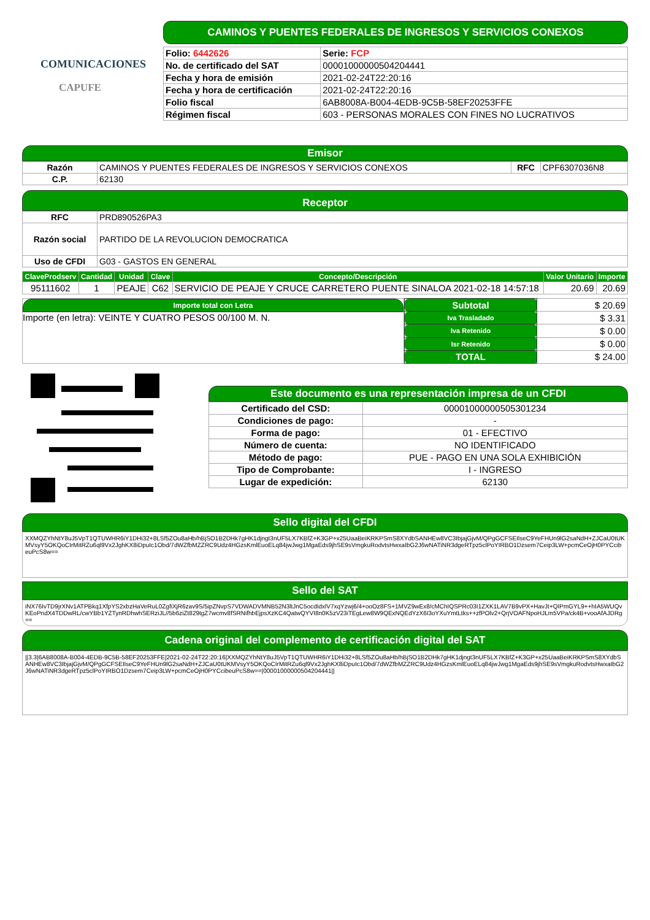COMUNICACIONES
CAPUFE
CAMINOS Y PUENTES FEDERALES DE INGRESOS Y SERVICIOS CONEXOS
| Folio: 6442626 | Serie: FCP |
| No. de certificado del SAT | 00001000000504204441 |
| Fecha y hora de emisión | 2021-02-24T22:20:16 |
| Fecha y hora de certificación | 2021-02-24T22:20:16 |
| Folio fiscal | 6AB8008A-B004-4EDB-9C5B-58EF20253FFE |
| Régimen fiscal | 603 - PERSONAS MORALES CON FINES NO LUCRATIVOS |
Emisor
| Razón | CAMINOS Y PUENTES FEDERALES DE INGRESOS Y SERVICIOS CONEXOS | RFC | CPF6307036N8 |
| C.P. | 62130 | | |
Receptor
| RFC | PRD890526PA3 |
| Razón social | PARTIDO DE LA REVOLUCION DEMOCRATICA |
| Uso de CFDI | G03 - GASTOS EN GENERAL |
| ClaveProdserv | Cantidad | Unidad | Clave | Concepto/Descripción | Valor Unitario | Importe |
| --- | --- | --- | --- | --- | --- | --- |
| 95111602 | 1 | PEAJE | C62 | SERVICIO DE PEAJE Y CRUCE CARRETERO PUENTE SINALOA 2021-02-18 14:57:18 | 20.69 | 20.69 |
Importe total con Letra
Importe (en letra): VEINTE Y CUATRO PESOS 00/100 M. N.
| Subtotal | $ 20.69 |
| Iva Trasladado | $ 3.31 |
| Iva Retenido | $ 0.00 |
| Isr Retenido | $ 0.00 |
| TOTAL | $ 24.00 |
Este documento es una representación impresa de un CFDI
| Certificado del CSD: | 00001000000505301234 |
| Condiciones de pago: | - |
| Forma de pago: | 01 - EFECTIVO |
| Número de cuenta: | NO IDENTIFICADO |
| Método de pago: | PUE - PAGO EN UNA SOLA EXHIBICIÓN |
| Tipo de Comprobante: | I - INGRESO |
| Lugar de expedición: | 62130 |
Sello digital del CFDI
XXMQZYhNtY8uJ5VpT1QTUWHR6iY1DHi32+8LSf5ZOu8aHb/hBjSO1B2DHk7gHK1djngt3nUF5LX7KBfZ+K3GP+x25UaaBeiKRKPSmS8XYdbSANHEw8VC3IbjajGjvM/QPgGCFSEIlseC9YeFHUn9lG2saNdH+ZJCaU0tUKMVsyY5OKQoCIrMitRZu6ql9Vx2JghKX8iDpuIc1Obd/7dWZfbMZZRC9Udz4HGzsKmlEuoELq84jwJwg1MgaEds9jhSE9sVmgkuRodvtsHwxaIbG2J6wNATiNR3dgeRTpz5clPoYIRBO1Dzsem7Ceip3LW+pcmCeOjH0PYCcibeuPcS8w==
Sello del SAT
iNX76IvTD9jrXNv1ATPBkq1XfpYS2xbzHaVeRuL0ZgfiXjR6zav9S/5ipZNvpS7VDWADVMNB52N3ltJnC5ocdIdxlV7xqYzwj6/4+ooOz8FS+1MVZ9wEx8/cMChIQSPRc03I1ZXK1LAV7B9vPX+HavJt+QIPmGYL9++hIA5WUQvKEoPndX4TDDwRL/cwYBb1YZTynRDhwhSERziJL//5b6ziZt829tgZ7wcmv8fSRNifhbEjpsXzKC4QatwQYVI8n0K5zV23iTEgLew8W9QExNQEdYzX6I3oYXuYmtLtks++zfPOlv2+QrjVOAFNpoHJLm5VPa/ck4B+vooAfAJDRg==
Cadena original del complemento de certificación digital del SAT
||3.3|6AB8008A-B004-4EDB-9C5B-58EF20253FFE|2021-02-24T22:20:16|XXMQZYhNtY8uJ5VpT1QTUWHR6iY1DHi32+8LSf5ZOu8aHb/hBjSO1B2DHk7gHK1djngt3nUF5LX7KBfZ+K3GP+x25UaaBeiKRKPSmS8XYdbSANHEw8VC3IbjajGjvM/QPgGCFSEIlseC9YeFHUn9lG2saNdH+ZJCaU0tUKMVsyY5OKQoCIrMitRZu6ql9Vx2JghKX8iDpuIc1Obd/7dWZfbMZZRC9Udz4HGzsKmlEuoELq84jwJwg1MgaEds9jhSE9sVmgkuRodvtsHwxaIbG2J6wNATiNR3dgeRTpz5clPoYIRBO1Dzsem7Ceip3LW+pcmCeOjH0PYCcibeuPcS8w==|00001000000504204441||